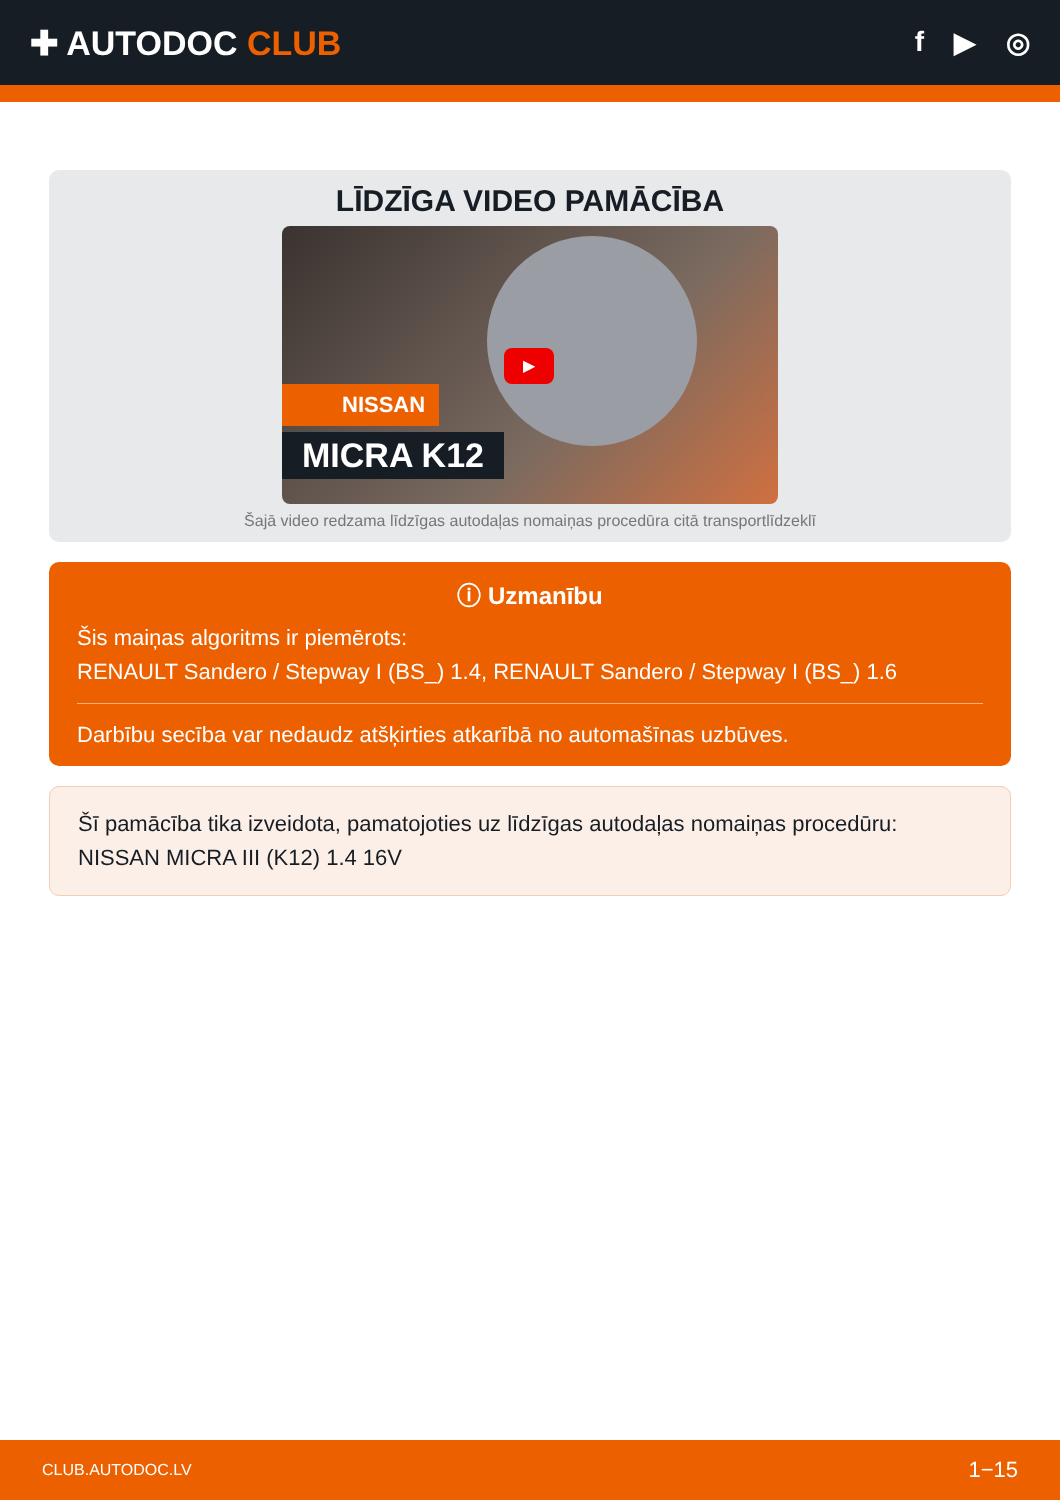✚ AUTODOC CLUB
f ▶ ◎
LĪDZĪGA VIDEO PAMĀCĪBA
▶
NISSAN
MICRA K12
Šajā video redzama līdzīgas autodaļas nomaiņas procedūra citā transportlīdzeklī
ⓘ Uzmanību
Šis maiņas algoritms ir piemērots:
RENAULT Sandero / Stepway I (BS_) 1.4, RENAULT Sandero / Stepway I (BS_) 1.6
Darbību secība var nedaudz atšķirties atkarībā no automašīnas uzbūves.
Šī pamācība tika izveidota, pamatojoties uz līdzīgas autodaļas nomaiņas procedūru: NISSAN MICRA III (K12) 1.4 16V
CLUB.AUTODOC.LV 1−15